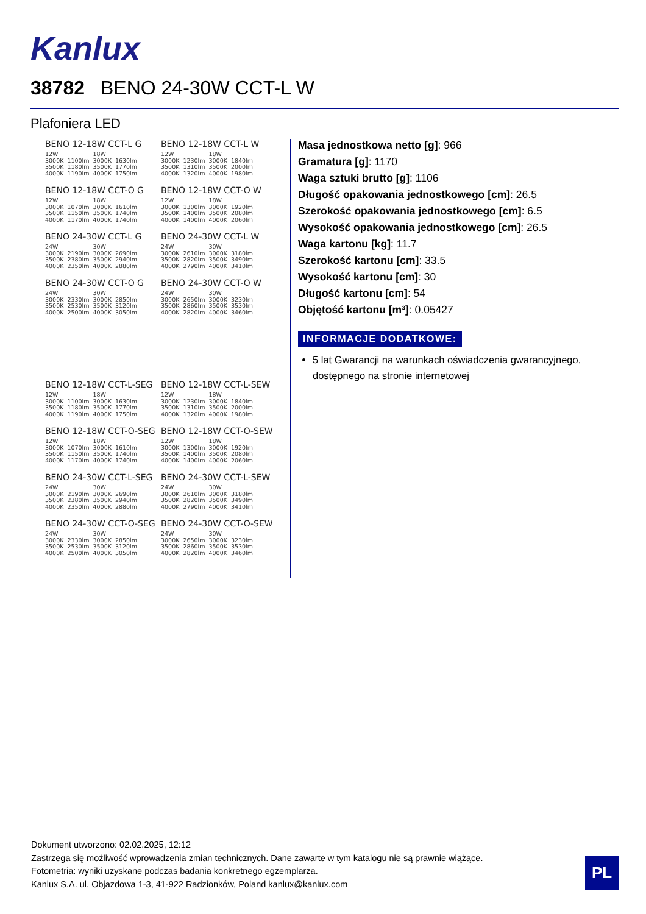Kanlux
38782 BENO 24-30W CCT-L W
Plafoniera LED
BENO 12-18W CCT-L G
| 12W | | 18W | |
| 3000K | 1100lm | 3000K | 1630lm |
| 3500K | 1180lm | 3500K | 1770lm |
| 4000K | 1190lm | 4000K | 1750lm |
BENO 12-18W CCT-L W
| 12W | | 18W | |
| 3000K | 1230lm | 3000K | 1840lm |
| 3500K | 1310lm | 3500K | 2000lm |
| 4000K | 1320lm | 4000K | 1980lm |
BENO 12-18W CCT-O G
| 12W | | 18W | |
| 3000K | 1070lm | 3000K | 1610lm |
| 3500K | 1150lm | 3500K | 1740lm |
| 4000K | 1170lm | 4000K | 1740lm |
BENO 12-18W CCT-O W
| 12W | | 18W | |
| 3000K | 1300lm | 3000K | 1920lm |
| 3500K | 1400lm | 3500K | 2080lm |
| 4000K | 1400lm | 4000K | 2060lm |
BENO 24-30W CCT-L G
| 24W | | 30W | |
| 3000K | 2190lm | 3000K | 2690lm |
| 3500K | 2380lm | 3500K | 2940lm |
| 4000K | 2350lm | 4000K | 2880lm |
BENO 24-30W CCT-L W
| 24W | | 30W | |
| 3000K | 2610lm | 3000K | 3180lm |
| 3500K | 2820lm | 3500K | 3490lm |
| 4000K | 2790lm | 4000K | 3410lm |
BENO 24-30W CCT-O G
| 24W | | 30W | |
| 3000K | 2330lm | 3000K | 2850lm |
| 3500K | 2530lm | 3500K | 3120lm |
| 4000K | 2500lm | 4000K | 3050lm |
BENO 24-30W CCT-O W
| 24W | | 30W | |
| 3000K | 2650lm | 3000K | 3230lm |
| 3500K | 2860lm | 3500K | 3530lm |
| 4000K | 2820lm | 4000K | 3460lm |
BENO 12-18W CCT-L-SEG
| 12W | | 18W | |
| 3000K | 1100lm | 3000K | 1630lm |
| 3500K | 1180lm | 3500K | 1770lm |
| 4000K | 1190lm | 4000K | 1750lm |
BENO 12-18W CCT-L-SEW
| 12W | | 18W | |
| 3000K | 1230lm | 3000K | 1840lm |
| 3500K | 1310lm | 3500K | 2000lm |
| 4000K | 1320lm | 4000K | 1980lm |
BENO 12-18W CCT-O-SEG
| 12W | | 18W | |
| 3000K | 1070lm | 3000K | 1610lm |
| 3500K | 1150lm | 3500K | 1740lm |
| 4000K | 1170lm | 4000K | 1740lm |
BENO 12-18W CCT-O-SEW
| 12W | | 18W | |
| 3000K | 1300lm | 3000K | 1920lm |
| 3500K | 1400lm | 3500K | 2080lm |
| 4000K | 1400lm | 4000K | 2060lm |
BENO 24-30W CCT-L-SEG
| 24W | | 30W | |
| 3000K | 2190lm | 3000K | 2690lm |
| 3500K | 2380lm | 3500K | 2940lm |
| 4000K | 2350lm | 4000K | 2880lm |
BENO 24-30W CCT-L-SEW
| 24W | | 30W | |
| 3000K | 2610lm | 3000K | 3180lm |
| 3500K | 2820lm | 3500K | 3490lm |
| 4000K | 2790lm | 4000K | 3410lm |
BENO 24-30W CCT-O-SEG
| 24W | | 30W | |
| 3000K | 2330lm | 3000K | 2850lm |
| 3500K | 2530lm | 3500K | 3120lm |
| 4000K | 2500lm | 4000K | 3050lm |
BENO 24-30W CCT-O-SEW
| 24W | | 30W | |
| 3000K | 2650lm | 3000K | 3230lm |
| 3500K | 2860lm | 3500K | 3530lm |
| 4000K | 2820lm | 4000K | 3460lm |
Masa jednostkowa netto [g]: 966
Gramatura [g]: 1170
Waga sztuki brutto [g]: 1106
Długość opakowania jednostkowego [cm]: 26.5
Szerokość opakowania jednostkowego [cm]: 6.5
Wysokość opakowania jednostkowego [cm]: 26.5
Waga kartonu [kg]: 11.7
Szerokość kartonu [cm]: 33.5
Wysokość kartonu [cm]: 30
Długość kartonu [cm]: 54
Objętość kartonu [m³]: 0.05427
INFORMACJE DODATKOWE:
5 lat Gwarancji na warunkach oświadczenia gwarancyjnego, dostępnego na stronie internetowej
Dokument utworzono: 02.02.2025, 12:12
Zastrzega się możliwość wprowadzenia zmian technicznych. Dane zawarte w tym katalogu nie są prawnie wiążące.
Fotometria: wyniki uzyskane podczas badania konkretnego egzemplarza.
Kanlux S.A. ul. Objazdowa 1-3, 41-922 Radzionków, Poland kanlux@kanlux.com
PL